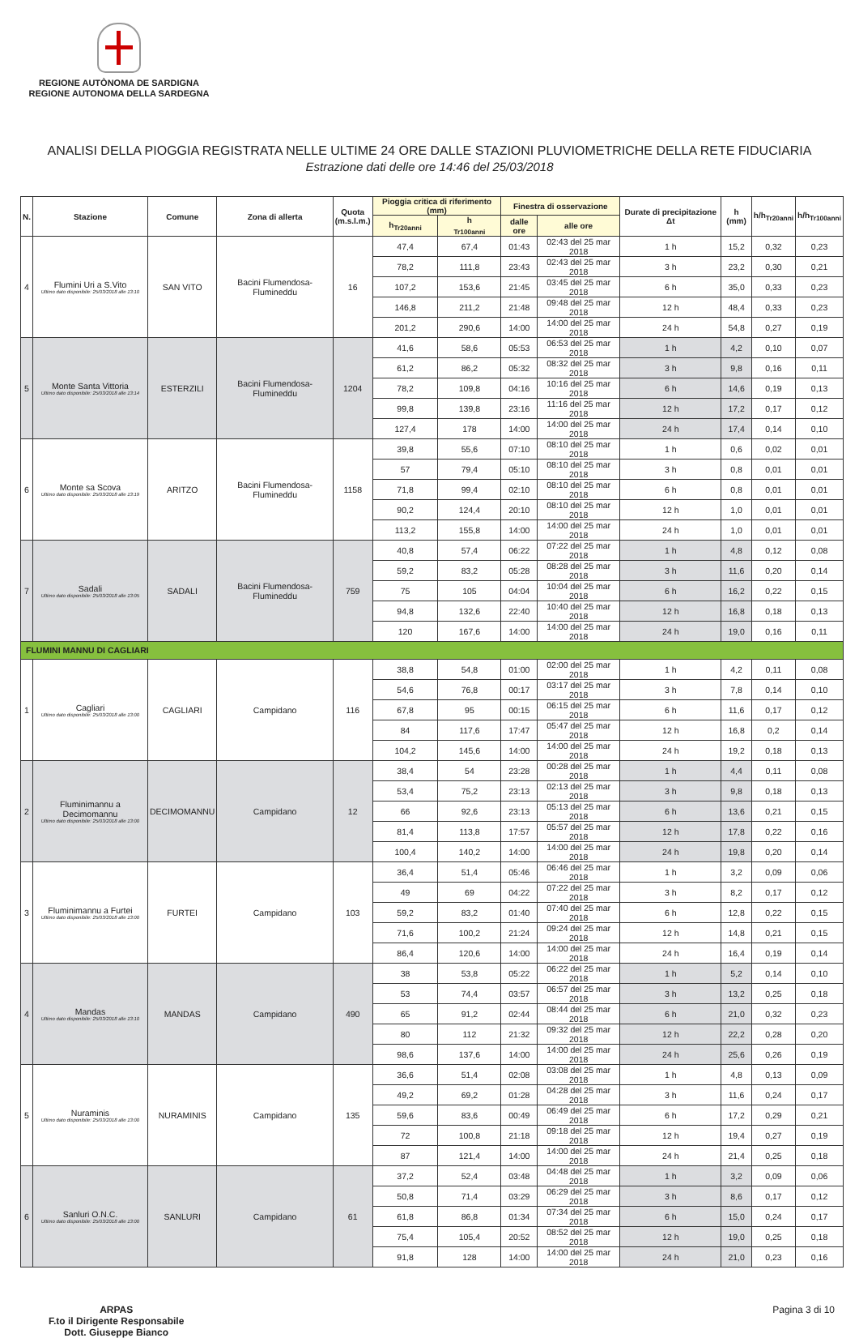REGIONE AUTÒNOMA DE SARDIGNA
REGIONE AUTONOMA DELLA SARDEGNA
ANALISI DELLA PIOGGIA REGISTRATA NELLE ULTIME 24 ORE DALLE STAZIONI PLUVIOMETRICHE DELLA RETE FIDUCIARIA
Estrazione dati delle ore 14:46 del 25/03/2018
| N. | Stazione | Comune | Zona di allerta | Quota (m.s.l.m.) | Pioggia critica di riferimento (mm) | | Finestra di osservazione | | Durate di precipitazione Δt | h (mm) | h/h<sub>Tr20anni</sub> | h/h<sub>Tr100anni</sub> |
| --- | --- | --- | --- | --- | --- | --- | --- | --- | --- | --- | --- | --- |
| | | | | | h<sub>Tr20anni</sub> | h <sub>Tr100anni</sub> | dalle ore | alle ore | | | | |
| 4 | Flumini Uri a S.Vito Ultimo dato disponibile: 25/03/2018 alle 13:10 | SAN VITO | Bacini Flumendosa-Flumineddu | 16 | 47,4 | 67,4 | 01:43 | 02:43 del 25 mar 2018 | 1 h | 15,2 | 0,32 | 0,23 |
| | | | | | 78,2 | 111,8 | 23:43 | 02:43 del 25 mar 2018 | 3 h | 23,2 | 0,30 | 0,21 |
| | | | | | 107,2 | 153,6 | 21:45 | 03:45 del 25 mar 2018 | 6 h | 35,0 | 0,33 | 0,23 |
| | | | | | 146,8 | 211,2 | 21:48 | 09:48 del 25 mar 2018 | 12 h | 48,4 | 0,33 | 0,23 |
| | | | | | 201,2 | 290,6 | 14:00 | 14:00 del 25 mar 2018 | 24 h | 54,8 | 0,27 | 0,19 |
| 5 | Monte Santa Vittoria Ultimo dato disponibile: 25/03/2018 alle 13:14 | ESTERZILI | Bacini Flumendosa-Flumineddu | 1204 | 41,6 | 58,6 | 05:53 | 06:53 del 25 mar 2018 | 1 h | 4,2 | 0,10 | 0,07 |
| | | | | | 61,2 | 86,2 | 05:32 | 08:32 del 25 mar 2018 | 3 h | 9,8 | 0,16 | 0,11 |
| | | | | | 78,2 | 109,8 | 04:16 | 10:16 del 25 mar 2018 | 6 h | 14,6 | 0,19 | 0,13 |
| | | | | | 99,8 | 139,8 | 23:16 | 11:16 del 25 mar 2018 | 12 h | 17,2 | 0,17 | 0,12 |
| | | | | | 127,4 | 178 | 14:00 | 14:00 del 25 mar 2018 | 24 h | 17,4 | 0,14 | 0,10 |
| 6 | Monte sa Scova Ultimo dato disponibile: 25/03/2018 alle 13:19 | ARITZO | Bacini Flumendosa-Flumineddu | 1158 | 39,8 | 55,6 | 07:10 | 08:10 del 25 mar 2018 | 1 h | 0,6 | 0,02 | 0,01 |
| | | | | | 57 | 79,4 | 05:10 | 08:10 del 25 mar 2018 | 3 h | 0,8 | 0,01 | 0,01 |
| | | | | | 71,8 | 99,4 | 02:10 | 08:10 del 25 mar 2018 | 6 h | 0,8 | 0,01 | 0,01 |
| | | | | | 90,2 | 124,4 | 20:10 | 08:10 del 25 mar 2018 | 12 h | 1,0 | 0,01 | 0,01 |
| | | | | | 113,2 | 155,8 | 14:00 | 14:00 del 25 mar 2018 | 24 h | 1,0 | 0,01 | 0,01 |
| 7 | Sadali Ultimo dato disponibile: 25/03/2018 alle 13:05 | SADALI | Bacini Flumendosa-Flumineddu | 759 | 40,8 | 57,4 | 06:22 | 07:22 del 25 mar 2018 | 1 h | 4,8 | 0,12 | 0,08 |
| | | | | | 59,2 | 83,2 | 05:28 | 08:28 del 25 mar 2018 | 3 h | 11,6 | 0,20 | 0,14 |
| | | | | | 75 | 105 | 04:04 | 10:04 del 25 mar 2018 | 6 h | 16,2 | 0,22 | 0,15 |
| | | | | | 94,8 | 132,6 | 22:40 | 10:40 del 25 mar 2018 | 12 h | 16,8 | 0,18 | 0,13 |
| | | | | | 120 | 167,6 | 14:00 | 14:00 del 25 mar 2018 | 24 h | 19,0 | 0,16 | 0,11 |
| FLUMINI MANNU DI CAGLIARI | | | | | | | | | | | | |
| 1 | Cagliari Ultimo dato disponibile: 25/03/2018 alle 13:00 | CAGLIARI | Campidano | 116 | 38,8 | 54,8 | 01:00 | 02:00 del 25 mar 2018 | 1 h | 4,2 | 0,11 | 0,08 |
| | | | | | 54,6 | 76,8 | 00:17 | 03:17 del 25 mar 2018 | 3 h | 7,8 | 0,14 | 0,10 |
| | | | | | 67,8 | 95 | 00:15 | 06:15 del 25 mar 2018 | 6 h | 11,6 | 0,17 | 0,12 |
| | | | | | 84 | 117,6 | 17:47 | 05:47 del 25 mar 2018 | 12 h | 16,8 | 0,2 | 0,14 |
| | | | | | 104,2 | 145,6 | 14:00 | 14:00 del 25 mar 2018 | 24 h | 19,2 | 0,18 | 0,13 |
| 2 | Fluminimannu a Decimomannu Ultimo dato disponibile: 25/03/2018 alle 13:00 | DECIMOMANNU | Campidano | 12 | 38,4 | 54 | 23:28 | 00:28 del 25 mar 2018 | 1 h | 4,4 | 0,11 | 0,08 |
| | | | | | 53,4 | 75,2 | 23:13 | 02:13 del 25 mar 2018 | 3 h | 9,8 | 0,18 | 0,13 |
| | | | | | 66 | 92,6 | 23:13 | 05:13 del 25 mar 2018 | 6 h | 13,6 | 0,21 | 0,15 |
| | | | | | 81,4 | 113,8 | 17:57 | 05:57 del 25 mar 2018 | 12 h | 17,8 | 0,22 | 0,16 |
| | | | | | 100,4 | 140,2 | 14:00 | 14:00 del 25 mar 2018 | 24 h | 19,8 | 0,20 | 0,14 |
| 3 | Fluminimannu a Furtei Ultimo dato disponibile: 25/03/2018 alle 13:00 | FURTEI | Campidano | 103 | 36,4 | 51,4 | 05:46 | 06:46 del 25 mar 2018 | 1 h | 3,2 | 0,09 | 0,06 |
| | | | | | 49 | 69 | 04:22 | 07:22 del 25 mar 2018 | 3 h | 8,2 | 0,17 | 0,12 |
| | | | | | 59,2 | 83,2 | 01:40 | 07:40 del 25 mar 2018 | 6 h | 12,8 | 0,22 | 0,15 |
| | | | | | 71,6 | 100,2 | 21:24 | 09:24 del 25 mar 2018 | 12 h | 14,8 | 0,21 | 0,15 |
| | | | | | 86,4 | 120,6 | 14:00 | 14:00 del 25 mar 2018 | 24 h | 16,4 | 0,19 | 0,14 |
| 4 | Mandas Ultimo dato disponibile: 25/03/2018 alle 13:10 | MANDAS | Campidano | 490 | 38 | 53,8 | 05:22 | 06:22 del 25 mar 2018 | 1 h | 5,2 | 0,14 | 0,10 |
| | | | | | 53 | 74,4 | 03:57 | 06:57 del 25 mar 2018 | 3 h | 13,2 | 0,25 | 0,18 |
| | | | | | 65 | 91,2 | 02:44 | 08:44 del 25 mar 2018 | 6 h | 21,0 | 0,32 | 0,23 |
| | | | | | 80 | 112 | 21:32 | 09:32 del 25 mar 2018 | 12 h | 22,2 | 0,28 | 0,20 |
| | | | | | 98,6 | 137,6 | 14:00 | 14:00 del 25 mar 2018 | 24 h | 25,6 | 0,26 | 0,19 |
| 5 | Nuraminis Ultimo dato disponibile: 25/03/2018 alle 13:00 | NURAMINIS | Campidano | 135 | 36,6 | 51,4 | 02:08 | 03:08 del 25 mar 2018 | 1 h | 4,8 | 0,13 | 0,09 |
| | | | | | 49,2 | 69,2 | 01:28 | 04:28 del 25 mar 2018 | 3 h | 11,6 | 0,24 | 0,17 |
| | | | | | 59,6 | 83,6 | 00:49 | 06:49 del 25 mar 2018 | 6 h | 17,2 | 0,29 | 0,21 |
| | | | | | 72 | 100,8 | 21:18 | 09:18 del 25 mar 2018 | 12 h | 19,4 | 0,27 | 0,19 |
| | | | | | 87 | 121,4 | 14:00 | 14:00 del 25 mar 2018 | 24 h | 21,4 | 0,25 | 0,18 |
| 6 | Sanluri O.N.C. Ultimo dato disponibile: 25/03/2018 alle 13:00 | SANLURI | Campidano | 61 | 37,2 | 52,4 | 03:48 | 04:48 del 25 mar 2018 | 1 h | 3,2 | 0,09 | 0,06 |
| | | | | | 50,8 | 71,4 | 03:29 | 06:29 del 25 mar 2018 | 3 h | 8,6 | 0,17 | 0,12 |
| | | | | | 61,8 | 86,8 | 01:34 | 07:34 del 25 mar 2018 | 6 h | 15,0 | 0,24 | 0,17 |
| | | | | | 75,4 | 105,4 | 20:52 | 08:52 del 25 mar 2018 | 12 h | 19,0 | 0,25 | 0,18 |
| | | | | | 91,8 | 128 | 14:00 | 14:00 del 25 mar 2018 | 24 h | 21,0 | 0,23 | 0,16 |
ARPAS
F.to il Dirigente Responsabile
Dott. Giuseppe Bianco Pagina 3 di 10